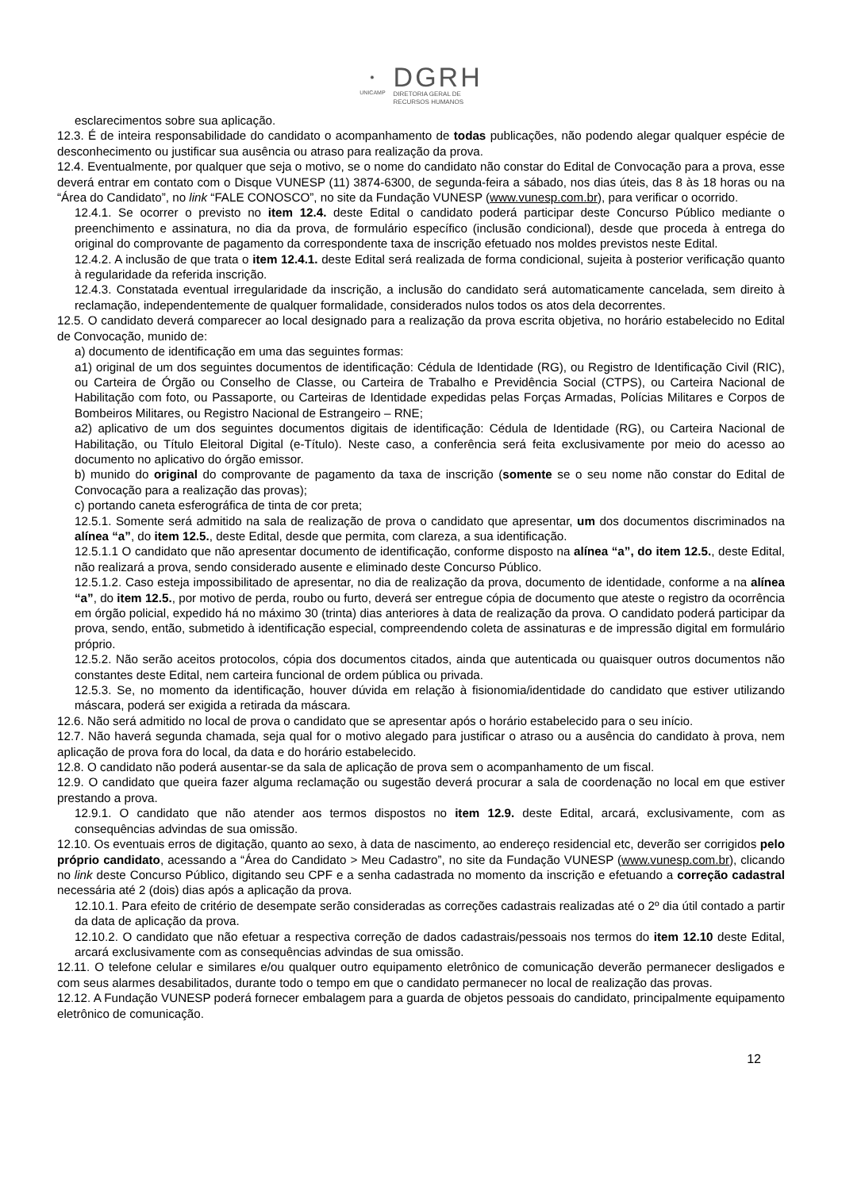✹
UNICAMP
DGRH
DIRETORIA GERAL DE
RECURSOS HUMANOS
esclarecimentos sobre sua aplicação.
12.3. É de inteira responsabilidade do candidato o acompanhamento de todas publicações, não podendo alegar qualquer espécie de desconhecimento ou justificar sua ausência ou atraso para realização da prova.
12.4. Eventualmente, por qualquer que seja o motivo, se o nome do candidato não constar do Edital de Convocação para a prova, esse deverá entrar em contato com o Disque VUNESP (11) 3874-6300, de segunda-feira a sábado, nos dias úteis, das 8 às 18 horas ou na “Área do Candidato”, no link “FALE CONOSCO”, no site da Fundação VUNESP (www.vunesp.com.br), para verificar o ocorrido.
12.4.1. Se ocorrer o previsto no item 12.4. deste Edital o candidato poderá participar deste Concurso Público mediante o preenchimento e assinatura, no dia da prova, de formulário específico (inclusão condicional), desde que proceda à entrega do original do comprovante de pagamento da correspondente taxa de inscrição efetuado nos moldes previstos neste Edital.
12.4.2. A inclusão de que trata o item 12.4.1. deste Edital será realizada de forma condicional, sujeita à posterior verificação quanto à regularidade da referida inscrição.
12.4.3. Constatada eventual irregularidade da inscrição, a inclusão do candidato será automaticamente cancelada, sem direito à reclamação, independentemente de qualquer formalidade, considerados nulos todos os atos dela decorrentes.
12.5. O candidato deverá comparecer ao local designado para a realização da prova escrita objetiva, no horário estabelecido no Edital de Convocação, munido de:
a) documento de identificação em uma das seguintes formas:
a1) original de um dos seguintes documentos de identificação: Cédula de Identidade (RG), ou Registro de Identificação Civil (RIC), ou Carteira de Órgão ou Conselho de Classe, ou Carteira de Trabalho e Previdência Social (CTPS), ou Carteira Nacional de Habilitação com foto, ou Passaporte, ou Carteiras de Identidade expedidas pelas Forças Armadas, Polícias Militares e Corpos de Bombeiros Militares, ou Registro Nacional de Estrangeiro – RNE;
a2) aplicativo de um dos seguintes documentos digitais de identificação: Cédula de Identidade (RG), ou Carteira Nacional de Habilitação, ou Título Eleitoral Digital (e-Título). Neste caso, a conferência será feita exclusivamente por meio do acesso ao documento no aplicativo do órgão emissor.
b) munido do original do comprovante de pagamento da taxa de inscrição (somente se o seu nome não constar do Edital de Convocação para a realização das provas);
c) portando caneta esferográfica de tinta de cor preta;
12.5.1. Somente será admitido na sala de realização de prova o candidato que apresentar, um dos documentos discriminados na alínea “a”, do item 12.5., deste Edital, desde que permita, com clareza, a sua identificação.
12.5.1.1 O candidato que não apresentar documento de identificação, conforme disposto na alínea “a”, do item 12.5., deste Edital, não realizará a prova, sendo considerado ausente e eliminado deste Concurso Público.
12.5.1.2. Caso esteja impossibilitado de apresentar, no dia de realização da prova, documento de identidade, conforme a na alínea “a”, do item 12.5., por motivo de perda, roubo ou furto, deverá ser entregue cópia de documento que ateste o registro da ocorrência em órgão policial, expedido há no máximo 30 (trinta) dias anteriores à data de realização da prova. O candidato poderá participar da prova, sendo, então, submetido à identificação especial, compreendendo coleta de assinaturas e de impressão digital em formulário próprio.
12.5.2. Não serão aceitos protocolos, cópia dos documentos citados, ainda que autenticada ou quaisquer outros documentos não constantes deste Edital, nem carteira funcional de ordem pública ou privada.
12.5.3. Se, no momento da identificação, houver dúvida em relação à fisionomia/identidade do candidato que estiver utilizando máscara, poderá ser exigida a retirada da máscara.
12.6. Não será admitido no local de prova o candidato que se apresentar após o horário estabelecido para o seu início.
12.7. Não haverá segunda chamada, seja qual for o motivo alegado para justificar o atraso ou a ausência do candidato à prova, nem aplicação de prova fora do local, da data e do horário estabelecido.
12.8. O candidato não poderá ausentar-se da sala de aplicação de prova sem o acompanhamento de um fiscal.
12.9. O candidato que queira fazer alguma reclamação ou sugestão deverá procurar a sala de coordenação no local em que estiver prestando a prova.
12.9.1. O candidato que não atender aos termos dispostos no item 12.9. deste Edital, arcará, exclusivamente, com as consequências advindas de sua omissão.
12.10. Os eventuais erros de digitação, quanto ao sexo, à data de nascimento, ao endereço residencial etc, deverão ser corrigidos pelo próprio candidato, acessando a “Área do Candidato > Meu Cadastro”, no site da Fundação VUNESP (www.vunesp.com.br), clicando no link deste Concurso Público, digitando seu CPF e a senha cadastrada no momento da inscrição e efetuando a correção cadastral necessária até 2 (dois) dias após a aplicação da prova.
12.10.1. Para efeito de critério de desempate serão consideradas as correções cadastrais realizadas até o 2º dia útil contado a partir da data de aplicação da prova.
12.10.2. O candidato que não efetuar a respectiva correção de dados cadastrais/pessoais nos termos do item 12.10 deste Edital, arcará exclusivamente com as consequências advindas de sua omissão.
12.11. O telefone celular e similares e/ou qualquer outro equipamento eletrônico de comunicação deverão permanecer desligados e com seus alarmes desabilitados, durante todo o tempo em que o candidato permanecer no local de realização das provas.
12.12. A Fundação VUNESP poderá fornecer embalagem para a guarda de objetos pessoais do candidato, principalmente equipamento eletrônico de comunicação.
12